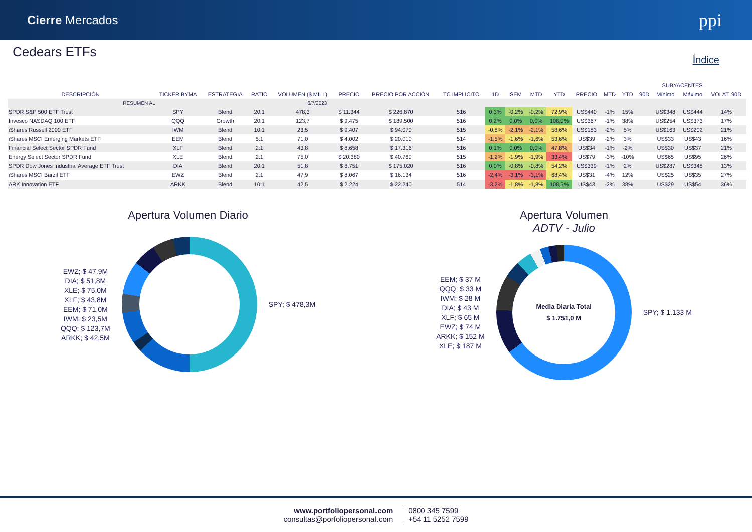Cierre Mercados
ppi
Cedears ETFs
Índice
| RESUMEN AL | | | | 6/7/2023 | | | | | | | | | | | | | | |
| | | | | | | | | | | | | | | SUBYACENTES | | | | |
| DESCRIPCIÓN | TICKER BYMA | ESTRATEGIA | RATIO | VOLUMEN ($ MILL) | PRECIO | PRECIO POR ACCIÓN | TC IMPLICITO | 1D | SEM | MTD | YTD | PRECIO | MTD | YTD | 90D | Mínimo | Máximo | VOLAT. 90D |
| SPDR S&P 500 ETF Trust | SPY | Blend | 20:1 | 478,3 | $ 11.344 | $ 226.870 | 516 | 0,3% | -0,2% | -0,2% | 72,9% | US$440 | -1% | 15% | | US$348 | US$444 | 14% |
| Invesco NASDAQ 100 ETF | QQQ | Growth | 20:1 | 123,7 | $ 9.475 | $ 189.500 | 516 | 0,2% | 0,0% | 0,0% | 108,0% | US$367 | -1% | 38% | | US$254 | US$373 | 17% |
| iShares Russell 2000 ETF | IWM | Blend | 10:1 | 23,5 | $ 9.407 | $ 94.070 | 515 | -0,8% | -2,1% | -2,1% | 58,6% | US$183 | -2% | 5% | | US$163 | US$202 | 21% |
| iShares MSCI Emerging Markets ETF | EEM | Blend | 5:1 | 71,0 | $ 4.002 | $ 20.010 | 514 | -1,5% | -1,6% | -1,6% | 53,6% | US$39 | -2% | 3% | | US$33 | US$43 | 16% |
| Financial Select Sector SPDR Fund | XLF | Blend | 2:1 | 43,8 | $ 8.658 | $ 17.316 | 516 | 0,1% | 0,0% | 0,0% | 47,8% | US$34 | -1% | -2% | | US$30 | US$37 | 21% |
| Energy Select Sector SPDR Fund | XLE | Blend | 2:1 | 75,0 | $ 20.380 | $ 40.760 | 515 | -1,2% | -1,9% | -1,9% | 33,4% | US$79 | -3% | -10% | | US$65 | US$95 | 26% |
| SPDR Dow Jones Industrial Average ETF Trust | DIA | Blend | 20:1 | 51,8 | $ 8.751 | $ 175.020 | 516 | 0,0% | -0,8% | -0,8% | 54,2% | US$339 | -1% | 2% | | US$287 | US$348 | 13% |
| iShares MSCI Barzil ETF | EWZ | Blend | 2:1 | 47,9 | $ 8.067 | $ 16.134 | 516 | -2,4% | -3,1% | -3,1% | 68,4% | US$31 | -4% | 12% | | US$25 | US$35 | 27% |
| ARK Innovation ETF | ARKK | Blend | 10:1 | 42,5 | $ 2.224 | $ 22.240 | 514 | -3,2% | -1,8% | -1,8% | 108,5% | US$43 | -2% | 38% | | US$29 | US$54 | 36% |
Apertura Volumen Diario
EWZ; $ 47,9M
DIA; $ 51,8M
XLE; $ 75,0M
XLF; $ 43,8M
EEM; $ 71,0M
IWM; $ 23,5M
QQQ; $ 123,7M
ARKK; $ 42,5M
SPY; $ 478,3M
Apertura Volumen
ADTV - Julio
EEM; $ 37 M
QQQ; $ 33 M
IWM; $ 28 M
DIA; $ 43 M
XLF; $ 65 M
EWZ; $ 74 M
ARKK; $ 152 M
XLE; $ 187 M
Media Diaria Total
$ 1.751,0 M
SPY; $ 1.133 M
www.portfoliopersonal.com
consultas@porfoliopersonal.com
0800 345 7599
+54 11 5252 7599